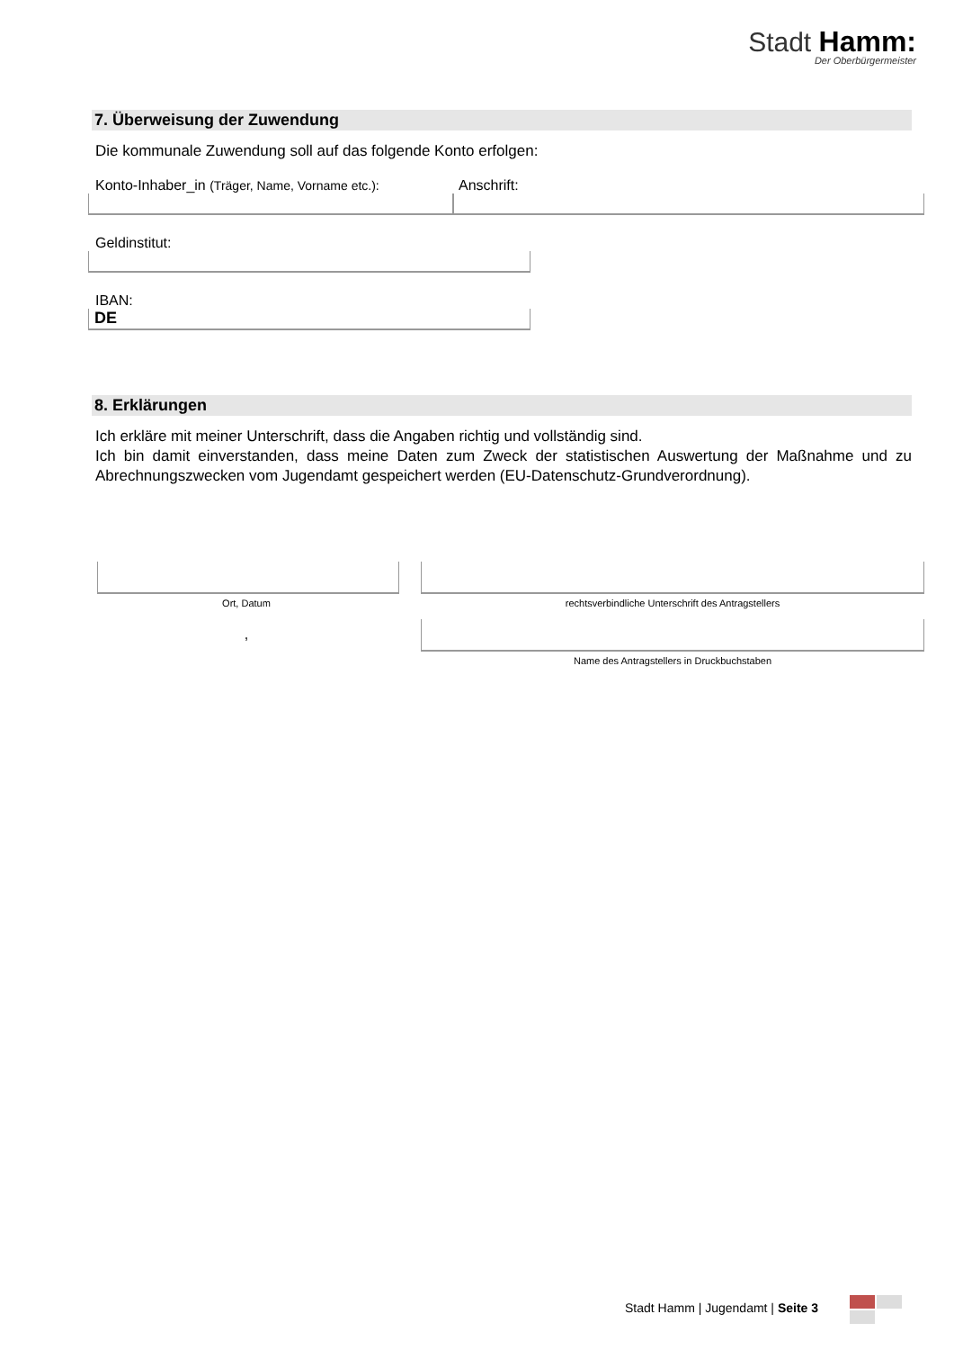Stadt Hamm:
Der Oberbürgermeister
7. Überweisung der Zuwendung
Die kommunale Zuwendung soll auf das folgende Konto erfolgen:
Konto-Inhaber_in (Träger, Name, Vorname etc.):
Anschrift:
Geldinstitut:
IBAN:
DE
8. Erklärungen
Ich erkläre mit meiner Unterschrift, dass die Angaben richtig und vollständig sind.
Ich bin damit einverstanden, dass meine Daten zum Zweck der statistischen Auswertung der Maßnahme und zu Abrechnungszwecken vom Jugendamt gespeichert werden (EU-Datenschutz-Grundverordnung).
Ort, Datum
,
rechtsverbindliche Unterschrift des Antragstellers
Name des Antragstellers in Druckbuchstaben
Stadt Hamm | Jugendamt | Seite 3